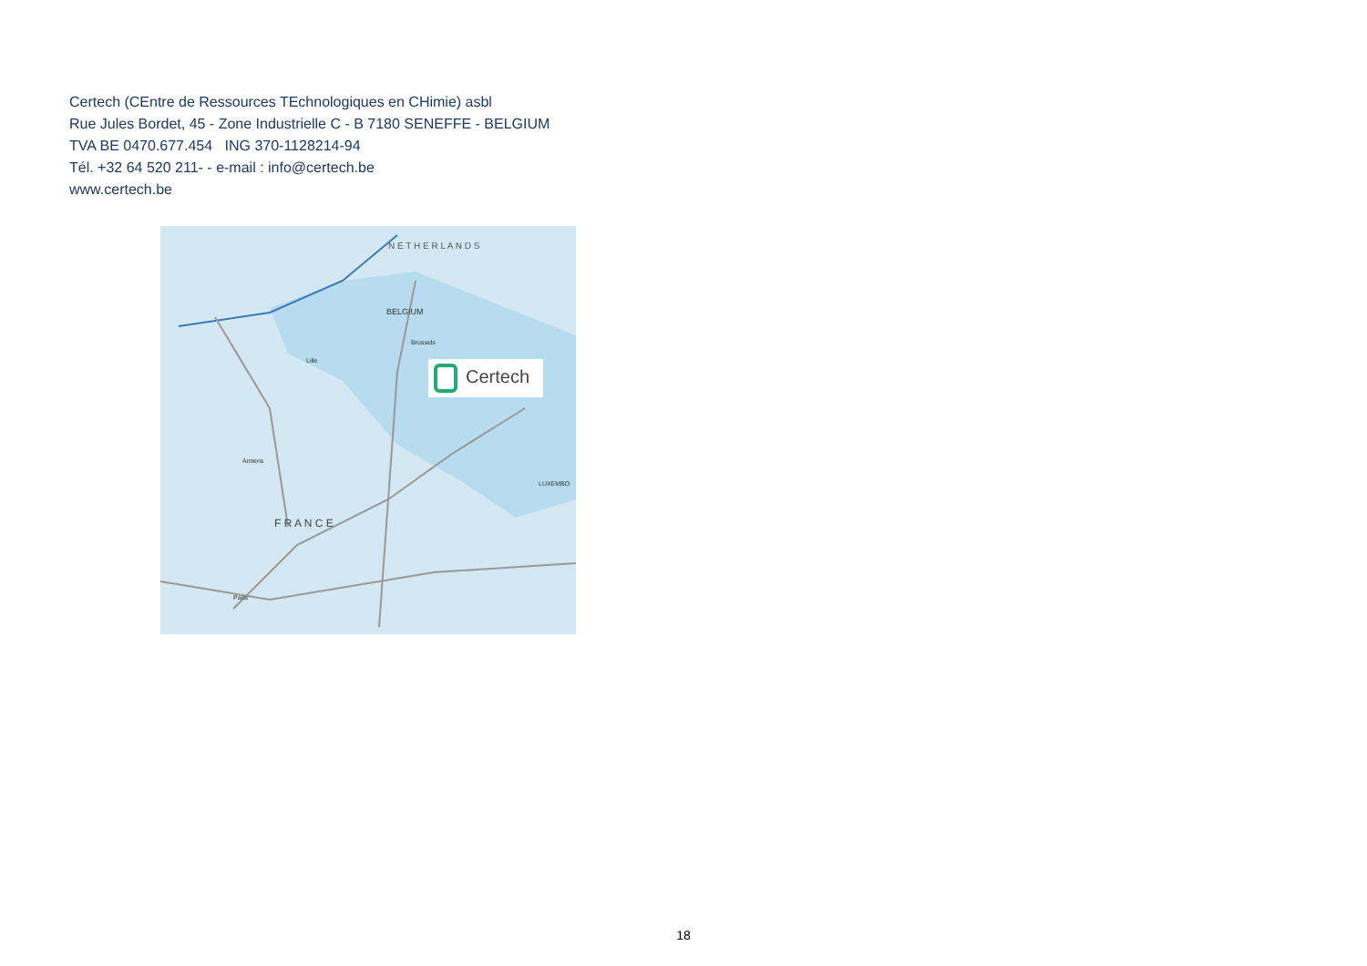Certech (CEntre de Ressources TEchnologiques en CHimie) asbl
Rue Jules Bordet, 45 - Zone Industrielle C - B 7180 SENEFFE - BELGIUM
TVA BE 0470.677.454 ING 370-1128214-94
Tél. +32 64 520 211- - e-mail : info@certech.be
www.certech.be
N E T H E R L A N D S
BELGIUM
Brussels
Lille
Amiens
F R A N C E
Paris
LUXEMBO
Certech
18